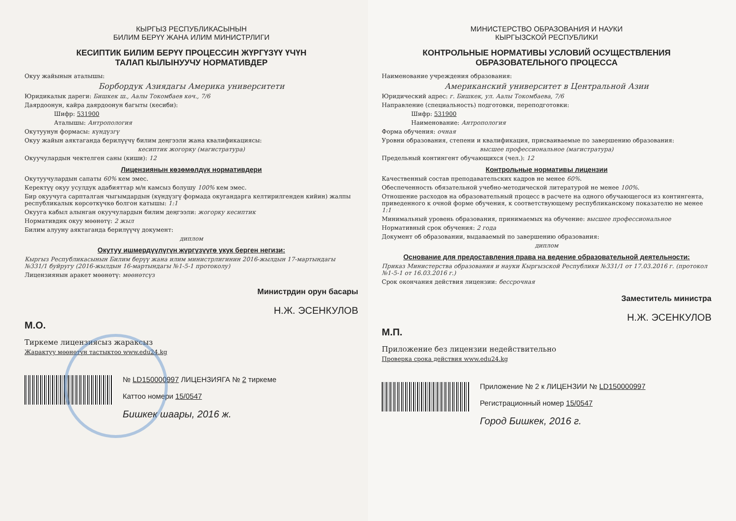КЫРГЫЗ РЕСПУБЛИКАСЫНЫН
БИЛИМ БЕРҮҮ ЖАНА ИЛИМ МИНИСТРЛИГИ
КЕСИПТИК БИЛИМ БЕРҮҮ ПРОЦЕССИН ЖҮРГҮЗҮҮ ҮЧҮН
ТАЛАП КЫЛЫНУУЧУ НОРМАТИВДЕР
Окуу жайынын аталышы:
Борбордук Азиядагы Америка университети
Юридикалык дареги: Бишкек ш., Аалы Токомбаев көч., 7/6
Даярдоонун, кайра даярдоонун багыты (кесиби):
Шифр: 531900
Аталышы: Антропология
Окутуунун формасы: күндүзгү
Окуу жайын аяктаганда берилүүчү билим деңгээли жана квалификациясы:
кесиптик жогорку (магистратура)
Окуучулардын чектелген саны (киши): 12
Лицензиянын көзөмөлдүк нормативдери
Окутуучулардын сапаты 60% кем эмес.
Керектүү окуу усулдук адабияттар м/н камсыз болушу 100% кем эмес.
Бир окуучуга сарпталган чыгымдардын (күндүзгү формада окугандарга келтирилгенден кийин) жалпы республикалык көрсөткүчкө болгон катышы: 1:1
Окууга кабыл алынган окуучулардын билим деңгээли: жогорку кесиптик
Нормативдик окуу мөөнөтү: 2 жыл
Билим алууну аяктаганда берилүүчү документ:
диплом
Окутуу ишмердүүлүгүн жүргүзүүгө укук берген негизи:
Кыргыз Республикасынын Билим берүү жана илим министрлигинин 2016-жылдын 17-мартындагы №331/1 буйругу (2016-жылдын 16-мартындагы №1-5-1 протоколу)
Лицензиянын аракет мөөнөтү: мөөнөтсүз
Министрдин орун басары
М.О. Н.Ж. ЭСЕНКУЛОВ
Тиркеме лицензиясыз жараксыз
Жарактуу мөөнөтүн тастыктоо www.edu24.kg
№ LD150000997 ЛИЦЕНЗИЯГА № 2 тиркеме
Каттоо номери 15/0547
Бишкек шаары, 2016 ж.
МИНИСТЕРСТВО ОБРАЗОВАНИЯ И НАУКИ
КЫРГЫЗСКОЙ РЕСПУБЛИКИ
КОНТРОЛЬНЫЕ НОРМАТИВЫ УСЛОВИЙ ОСУЩЕСТВЛЕНИЯ
ОБРАЗОВАТЕЛЬНОГО ПРОЦЕССА
Наименование учреждения образования:
Американский университет в Центральной Азии
Юридический адрес: г. Бишкек, ул. Аалы Токомбаева, 7/6
Направление (специальность) подготовки, переподготовки:
Шифр: 531900
Наименование: Антропология
Форма обучения: очная
Уровни образования, степени и квалификация, присваиваемые по завершению образования:
высшее профессиональное (магистратура)
Предельный контингент обучающихся (чел.): 12
Контрольные нормативы лицензии
Качественный состав преподавательских кадров не менее 60%.
Обеспеченность обязательной учебно-методической литературой не менее 100%.
Отношение расходов на образовательный процесс в расчете на одного обучающегося из контингента, приведенного к очной форме обучения, к соответствующему республиканскому показателю не менее 1:1
Минимальный уровень образования, принимаемых на обучение: высшее профессиональное
Нормативный срок обучения: 2 года
Документ об образовании, выдаваемый по завершению образования:
диплом
Основание для предоставления права на ведение образовательной деятельности:
Приказ Министерства образования и науки Кыргызской Республики №331/1 от 17.03.2016 г. (протокол №1-5-1 от 16.03.2016 г.)
Срок окончания действия лицензии: бессрочная
Заместитель министра
М.П. Н.Ж. ЭСЕНКУЛОВ
Приложение без лицензии недействительно
Проверка срока действия www.edu24.kg
Приложение № 2 к ЛИЦЕНЗИИ № LD150000997
Регистрационный номер 15/0547
Город Бишкек, 2016 г.